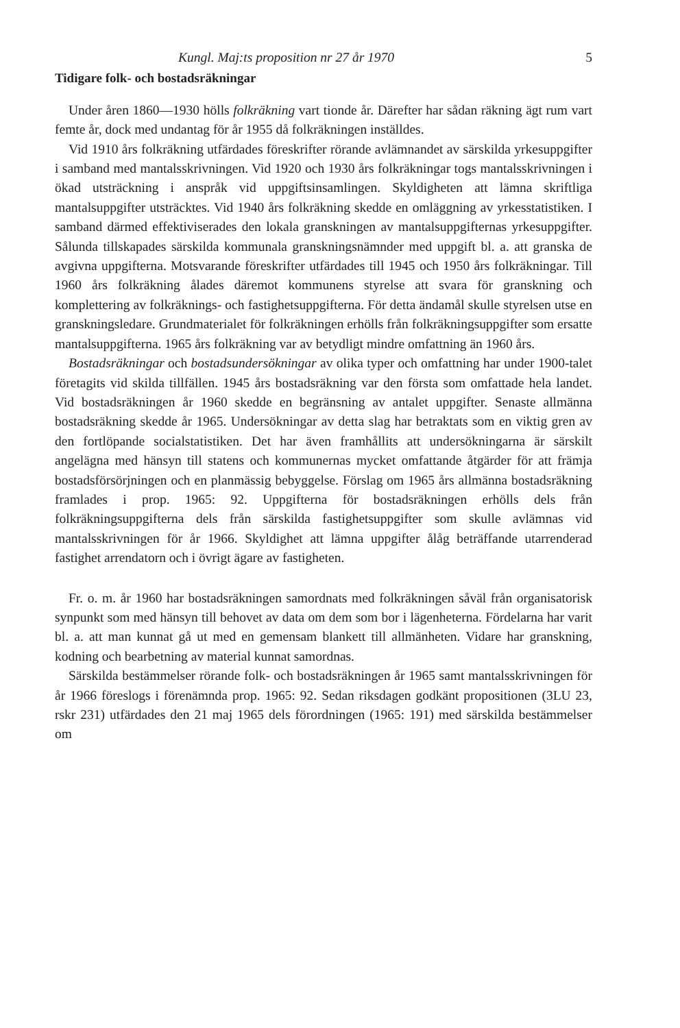Kungl. Maj:ts proposition nr 27 år 1970 5
Tidigare folk- och bostadsräkningar
Under åren 1860—1930 hölls folkräkning vart tionde år. Därefter har sådan räkning ägt rum vart femte år, dock med undantag för år 1955 då folkräkningen inställdes.
Vid 1910 års folkräkning utfärdades föreskrifter rörande avlämnandet av särskilda yrkesuppgifter i samband med mantalsskrivningen. Vid 1920 och 1930 års folkräkningar togs mantalsskrivningen i ökad utsträckning i anspråk vid uppgiftsinsamlingen. Skyldigheten att lämna skriftliga mantalsuppgifter utsträcktes. Vid 1940 års folkräkning skedde en omläggning av yrkesstatistiken. I samband därmed effektiviserades den lokala granskningen av mantalsuppgifternas yrkesuppgifter. Sålunda tillskapades särskilda kommunala granskningsnämnder med uppgift bl. a. att granska de avgivna uppgifterna. Motsvarande föreskrifter utfärdades till 1945 och 1950 års folkräkningar. Till 1960 års folkräkning ålades däremot kommunens styrelse att svara för granskning och komplettering av folkräknings- och fastighetsuppgifterna. För detta ändamål skulle styrelsen utse en granskningsledare. Grundmaterialet för folkräkningen erhölls från folkräkningsuppgifter som ersatte mantalsuppgifterna. 1965 års folkräkning var av betydligt mindre omfattning än 1960 års.
Bostadsräkningar och bostadsundersökningar av olika typer och omfattning har under 1900-talet företagits vid skilda tillfällen. 1945 års bostadsräkning var den första som omfattade hela landet. Vid bostadsräkningen år 1960 skedde en begränsning av antalet uppgifter. Senaste allmänna bostadsräkning skedde år 1965. Undersökningar av detta slag har betraktats som en viktig gren av den fortlöpande socialstatistiken. Det har även framhållits att undersökningarna är särskilt angelägna med hänsyn till statens och kommunernas mycket omfattande åtgärder för att främja bostadsförsörjningen och en planmässig bebyggelse. Förslag om 1965 års allmänna bostadsräkning framlades i prop. 1965: 92. Uppgifterna för bostadsräkningen erhölls dels från folkräkningsuppgifterna dels från särskilda fastighetsuppgifter som skulle avlämnas vid mantalsskrivningen för år 1966. Skyldighet att lämna uppgifter ålåg beträffande utarrenderad fastighet arrendatorn och i övrigt ägare av fastigheten.
Fr. o. m. år 1960 har bostadsräkningen samordnats med folkräkningen såväl från organisatorisk synpunkt som med hänsyn till behovet av data om dem som bor i lägenheterna. Fördelarna har varit bl. a. att man kunnat gå ut med en gemensam blankett till allmänheten. Vidare har granskning, kodning och bearbetning av material kunnat samordnas.
Särskilda bestämmelser rörande folk- och bostadsräkningen år 1965 samt mantalsskrivningen för år 1966 föreslogs i förenämnda prop. 1965: 92. Sedan riksdagen godkänt propositionen (3LU 23, rskr 231) utfärdades den 21 maj 1965 dels förordningen (1965: 191) med särskilda bestämmelser om